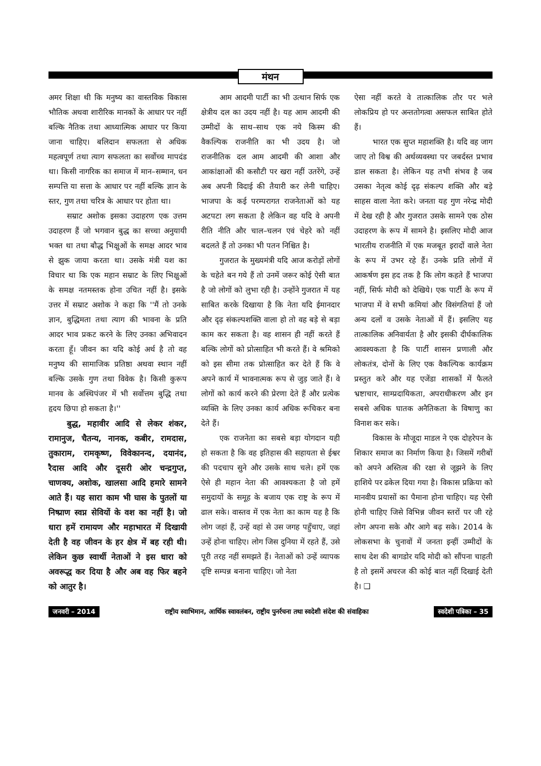मंथन
अमर शिक्षा थी कि मनुष्य का वास्तविक विकास भौतिक अथवा शारीरिक मानकों के आधार पर नहीं बल्कि नैतिक तथा आध्यात्मिक आधार पर किया जाना चाहिए। बलिदान सफलता से अधिक महत्वपूर्ण तथा त्याग सफलता का सर्वोच्च मापदंड था। किसी नागरिक का समाज में मान–सम्मान, धन सम्पत्ति या सत्ता के आधार पर नहीं बल्कि ज्ञान के स्तर, गुण तथा चरित्र के आधार पर होता था।
सम्राट अशोक इसका उदाहरण एक उत्तम उदाहरण हैं जो भगवान बुद्ध का सच्चा अनुयायी भक्त था तथा बौद्ध भिक्षुओं के समक्ष आदर भाव से झुक जाया करता था। उसके मंत्री यश का विचार था कि एक महान सम्राट के लिए भिक्षुओं के समक्ष नतमस्तक होना उचित नहीं है। इसके उत्तर में सम्राट अशोक ने कहा कि ''मैं तो उनके ज्ञान, बुद्धिमता तथा त्याग की भावना के प्रति आदर भाव प्रकट करने के लिए उनका अभिवादन करता हूँ। जीवन का यदि कोई अर्थ है तो वह मनुष्य की सामाजिक प्रतिष्ठा अथवा स्थान नहीं बल्कि उसके गुण तथा विवेक है। किसी कुरूप मानव के अस्थिपंजर में भी सर्वोत्तम बुद्धि तथा हृदय छिपा हो सकता है।''
बुद्ध, महावीर आदि से लेकर शंकर, रामानुज, चैतन्य, नानक, कबीर, रामदास, तुकाराम, रामकृष्ण, विवेकानन्द, दयानंद, रैदास आदि और दूसरी ओर चन्द्रगुप्त, चाणक्य, अशोक, खालसा आदि हमारे सामने आते हैं। यह सारा काम भी घास के पुतलों या निष्प्राण स्वप्न सेवियों के वश का नहीं है। जो धारा हमें रामायण और महाभारत में दिखायी देती है वह जीवन के हर क्षेत्र में बह रही थी। लेकिन कुछ स्वार्थी नेताओं ने इस धारा को अवरूद्ध कर दिया है और अब वह फिर बहने को आतुर है।
आम आदमी पार्टी का भी उत्थान सिर्फ एक क्षेत्रीय दल का उदय नहीं है। यह आम आदमी की उम्मीदों के साथ–साथ एक नये किस्म की वैकल्पिक राजनीति का भी उदय है। जो राजनीतिक दल आम आदमी की आशा और आकांक्षाओं की कसौटी पर खरा नहीं उतरेंगे, उन्हें अब अपनी विदाई की तैयारी कर लेनी चाहिए। भाजपा के कई परम्परागत राजनेताओं को यह अटपटा लग सकता है लेकिन वह यदि वे अपनी रीति नीति और चाल–चलन एवं चेहरे को नहीं बदलते हैं तो उनका भी पतन निश्चित है।
गुजरात के मुख्यमंत्री यदि आज करोड़ों लोगों के चहेते बन गये हैं तो उनमें जरूर कोई ऐसी बात है जो लोगों को लुभा रही है। उन्होंने गुजरात में यह साबित करके दिखाया है कि नेता यदि ईमानदार और दृढ़ संकल्पशक्ति वाला हो तो वह बड़े से बड़ा काम कर सकता है। वह शासन ही नहीं करते हैं बल्कि लोगों को प्रोत्साहित भी करते हैं। वे श्रमिको को इस सीमा तक प्रोत्साहित कर देते हैं कि वे अपने कार्य में भावनात्मक रूप से जुड़ जाते हैं। वे लोगों को कार्य करने की प्रेरणा देते हैं और प्रत्येक व्यक्ति के लिए उनका कार्य अधिक रूचिकर बना देते हैं।
एक राजनेता का सबसे बड़ा योगदान यही हो सकता है कि वह इतिहास की सहायता से ईश्वर की पदचाप सुने और उसके साथ चले। हमें एक ऐसे ही महान नेता की आवश्यकता है जो हमें समुदायों के समूह के बजाय एक राष्ट्र के रूप में ढाल सके। वास्तव में एक नेता का काम यह है कि लोग जहां हैं, उन्हें वहां से उस जगह पहुँचाए, जहां उन्हें होना चाहिए। लोग जिस दुनिया में रहते हैं, उसे पूरी तरह नहीं समझते हैं। नेताओं को उन्हें व्यापक दृष्टि सम्पन्न बनाना चाहिए। जो नेता
ऐसा नहीं करते वे तात्कालिक तौर पर भले लोकप्रिय हो पर अन्ततोगत्वा असफल साबित होते हैं।
भारत एक सुप्त महाशक्ति है। यदि वह जाग जाए तो विश्व की अर्थव्यवस्था पर जबर्दस्त प्रभाव डाल सकता है। लेकिन यह तभी संभव है जब उसका नेतृत्व कोई दृढ़ संकल्प शक्ति और बड़े साहस वाला नेता करे। जनता यह गुण नरेन्द्र मोदी में देख रही है और गुजरात उसके सामने एक ठोस उदाहरण के रूप में सामने है। इसलिए मोदी आज भारतीय राजनीति में एक मजबूत इरादों वाले नेता के रूप में उभर रहे हैं। उनके प्रति लोगों में आकर्षण इस हद तक है कि लोग कहते हैं भाजपा नहीं, सिर्फ मोदी को देखिये। एक पार्टी के रूप में भाजपा में वे सभी कमियां और विसंगतियां हैं जो अन्य दलों व उसके नेताओं में हैं। इसलिए यह तात्कालिक अनिवार्यता है और इसकी दीर्घकालिक आवश्यकता है कि पार्टी शासन प्रणाली और लोकतंत्र, दोनों के लिए एक वैकल्पिक कार्यक्रम प्रस्तुत करे और यह एजेंडा शासकों में फैलते भ्रष्टाचार, साम्प्रदायिकता, अपराधीकरण और इन सबसे अधिक घातक अनैतिकता के विषाणु का विनाश कर सके।
विकास के मौजूदा माडल ने एक दोहरेपन के शिकार समाज का निर्माण किया है। जिसमें गरीबों को अपने अस्तित्व की रक्षा से जूझने के लिए हाशिये पर ढकेल दिया गया है। विकास प्रक्रिया को मानवीय प्रयासों का पैमाना होना चाहिए। यह ऐसी होनी चाहिए जिसे विभिन्न जीवन स्तरों पर जी रहे लोग अपना सके और आगे बढ़ सके। 2014 के लोकसभा के चुनावों में जनता इन्हीं उम्मीदों के साथ देश की बागडोर यदि मोदी को सौंपना चाहती है तो इसमें अचरज की कोई बात नहीं दिखाई देती है। ❑
जनवरी – 2014 राष्ट्रीय स्वाभिमान, आर्थिक स्वावलंबन, राष्ट्रीय पुनर्रचना तथा स्वदेशी संदेश की संवाहिका स्वदेशी पत्रिका – 35